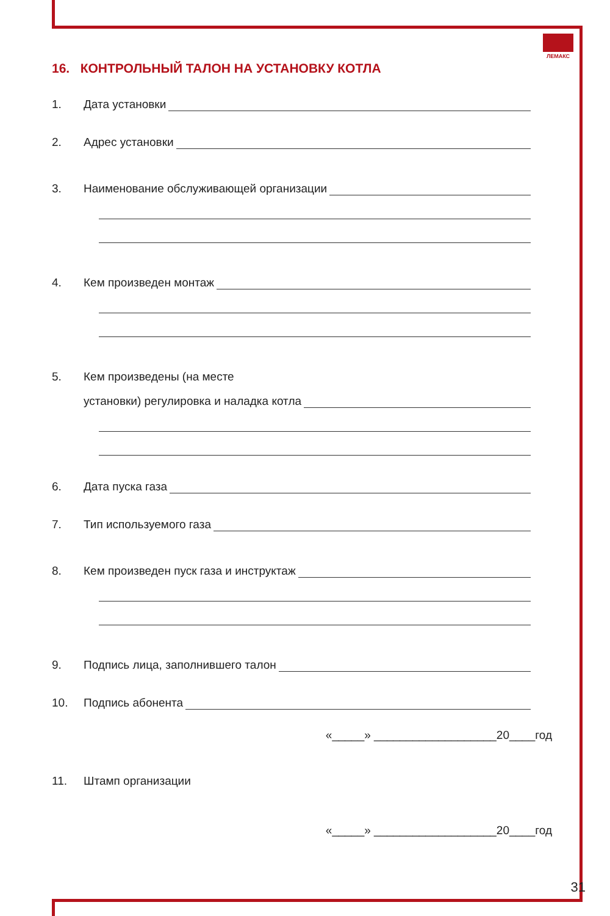ЛЕМАКС
16. КОНТРОЛЬНЫЙ ТАЛОН НА УСТАНОВКУ КОТЛА
1. Дата установки
2. Адрес установки
3. Наименование обслуживающей организации
4. Кем произведен монтаж
5. Кем произведены (на месте
установки) регулировка и наладка котла
6. Дата пуска газа
7. Тип используемого газа
8. Кем произведен пуск газа и инструктаж
9. Подпись лица, заполнившего талон
10. Подпись абонента
«_____» ___________________20____год
11. Штамп организации
«_____» ___________________20____год
31